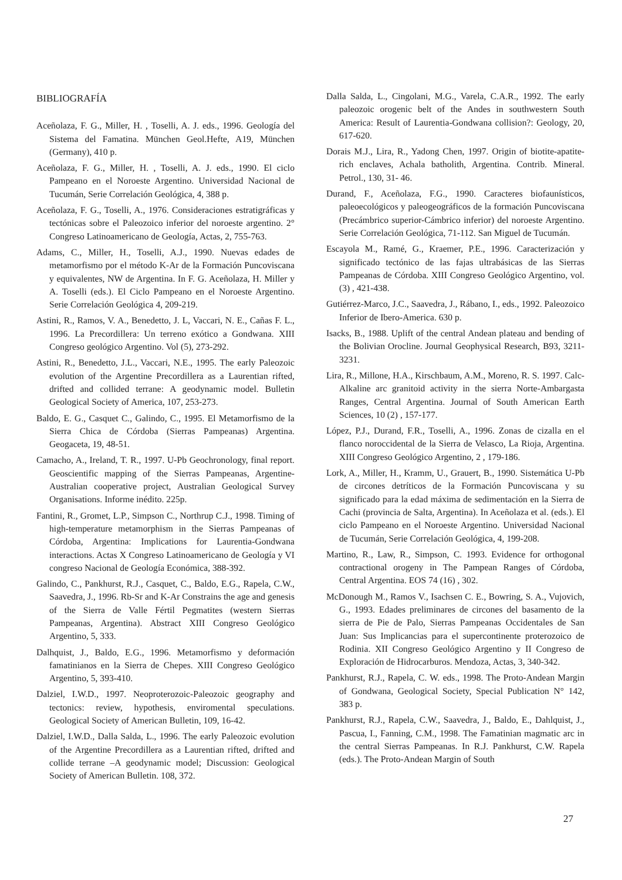BIBLIOGRAFÍA
Aceñolaza, F. G., Miller, H. , Toselli, A. J. eds., 1996. Geología del Sistema del Famatina. München Geol.Hefte, A19, München (Germany), 410 p.
Aceñolaza, F. G., Miller, H. , Toselli, A. J. eds., 1990. El ciclo Pampeano en el Noroeste Argentino. Universidad Nacional de Tucumán, Serie Correlación Geológica, 4, 388 p.
Aceñolaza, F. G., Toselli, A., 1976. Consideraciones estratigráficas y tectónicas sobre el Paleozoico inferior del noroeste argentino. 2° Congreso Latinoamericano de Geología, Actas, 2, 755-763.
Adams, C., Miller, H., Toselli, A.J., 1990. Nuevas edades de metamorfismo por el método K-Ar de la Formación Puncoviscana y equivalentes, NW de Argentina. In F. G. Aceñolaza, H. Miller y A. Toselli (eds.). El Ciclo Pampeano en el Noroeste Argentino. Serie Correlación Geológica 4, 209-219.
Astini, R., Ramos, V. A., Benedetto, J. L, Vaccari, N. E., Cañas F. L., 1996. La Precordillera: Un terreno exótico a Gondwana. XIII Congreso geológico Argentino. Vol (5), 273-292.
Astini, R., Benedetto, J.L., Vaccari, N.E., 1995. The early Paleozoic evolution of the Argentine Precordillera as a Laurentian rifted, drifted and collided terrane: A geodynamic model. Bulletin Geological Society of America, 107, 253-273.
Baldo, E. G., Casquet C., Galindo, C., 1995. El Metamorfismo de la Sierra Chica de Córdoba (Sierras Pampeanas) Argentina. Geogaceta, 19, 48-51.
Camacho, A., Ireland, T. R., 1997. U-Pb Geochronology, final report. Geoscientific mapping of the Sierras Pampeanas, Argentine-Australian cooperative project, Australian Geological Survey Organisations. Informe inédito. 225p.
Fantini, R., Gromet, L.P., Simpson C., Northrup C.J., 1998. Timing of high-temperature metamorphism in the Sierras Pampeanas of Córdoba, Argentina: Implications for Laurentia-Gondwana interactions. Actas X Congreso Latinoamericano de Geología y VI congreso Nacional de Geología Económica, 388-392.
Galindo, C., Pankhurst, R.J., Casquet, C., Baldo, E.G., Rapela, C.W., Saavedra, J., 1996. Rb-Sr and K-Ar Constrains the age and genesis of the Sierra de Valle Fértil Pegmatites (western Sierras Pampeanas, Argentina). Abstract XIII Congreso Geológico Argentino, 5, 333.
Dalhquist, J., Baldo, E.G., 1996. Metamorfismo y deformación famatinianos en la Sierra de Chepes. XIII Congreso Geológico Argentino, 5, 393-410.
Dalziel, I.W.D., 1997. Neoproterozoic-Paleozoic geography and tectonics: review, hypothesis, enviromental speculations. Geological Society of American Bulletin, 109, 16-42.
Dalziel, I.W.D., Dalla Salda, L., 1996. The early Paleozoic evolution of the Argentine Precordillera as a Laurentian rifted, drifted and collide terrane –A geodynamic model; Discussion: Geological Society of American Bulletin. 108, 372.
Dalla Salda, L., Cingolani, M.G., Varela, C.A.R., 1992. The early paleozoic orogenic belt of the Andes in southwestern South America: Result of Laurentia-Gondwana collision?: Geology, 20, 617-620.
Dorais M.J., Lira, R., Yadong Chen, 1997. Origin of biotite-apatite-rich enclaves, Achala batholith, Argentina. Contrib. Mineral. Petrol., 130, 31- 46.
Durand, F., Aceñolaza, F.G., 1990. Caracteres biofaunísticos, paleoecológicos y paleogeográficos de la formación Puncoviscana (Precámbrico superior-Cámbrico inferior) del noroeste Argentino. Serie Correlación Geológica, 71-112. San Miguel de Tucumán.
Escayola M., Ramé, G., Kraemer, P.E., 1996. Caracterización y significado tectónico de las fajas ultrabásicas de las Sierras Pampeanas de Córdoba. XIII Congreso Geológico Argentino, vol. (3) , 421-438.
Gutiérrez-Marco, J.C., Saavedra, J., Rábano, I., eds., 1992. Paleozoico Inferior de Ibero-America. 630 p.
Isacks, B., 1988. Uplift of the central Andean plateau and bending of the Bolivian Orocline. Journal Geophysical Research, B93, 3211-3231.
Lira, R., Millone, H.A., Kirschbaum, A.M., Moreno, R. S. 1997. Calc-Alkaline arc granitoid activity in the sierra Norte-Ambargasta Ranges, Central Argentina. Journal of South American Earth Sciences, 10 (2) , 157-177.
López, P.J., Durand, F.R., Toselli, A., 1996. Zonas de cizalla en el flanco noroccidental de la Sierra de Velasco, La Rioja, Argentina. XIII Congreso Geológico Argentino, 2 , 179-186.
Lork, A., Miller, H., Kramm, U., Grauert, B., 1990. Sistemática U-Pb de circones detríticos de la Formación Puncoviscana y su significado para la edad máxima de sedimentación en la Sierra de Cachi (provincia de Salta, Argentina). In Aceñolaza et al. (eds.). El ciclo Pampeano en el Noroeste Argentino. Universidad Nacional de Tucumán, Serie Correlación Geológica, 4, 199-208.
Martino, R., Law, R., Simpson, C. 1993. Evidence for orthogonal contractional orogeny in The Pampean Ranges of Córdoba, Central Argentina. EOS 74 (16) , 302.
McDonough M., Ramos V., Isachsen C. E., Bowring, S. A., Vujovich, G., 1993. Edades preliminares de circones del basamento de la sierra de Pie de Palo, Sierras Pampeanas Occidentales de San Juan: Sus Implicancias para el supercontinente proterozoico de Rodinia. XII Congreso Geológico Argentino y II Congreso de Exploración de Hidrocarburos. Mendoza, Actas, 3, 340-342.
Pankhurst, R.J., Rapela, C. W. eds., 1998. The Proto-Andean Margin of Gondwana, Geological Society, Special Publication N° 142, 383 p.
Pankhurst, R.J., Rapela, C.W., Saavedra, J., Baldo, E., Dahlquist, J., Pascua, I., Fanning, C.M., 1998. The Famatinian magmatic arc in the central Sierras Pampeanas. In R.J. Pankhurst, C.W. Rapela (eds.). The Proto-Andean Margin of South
27